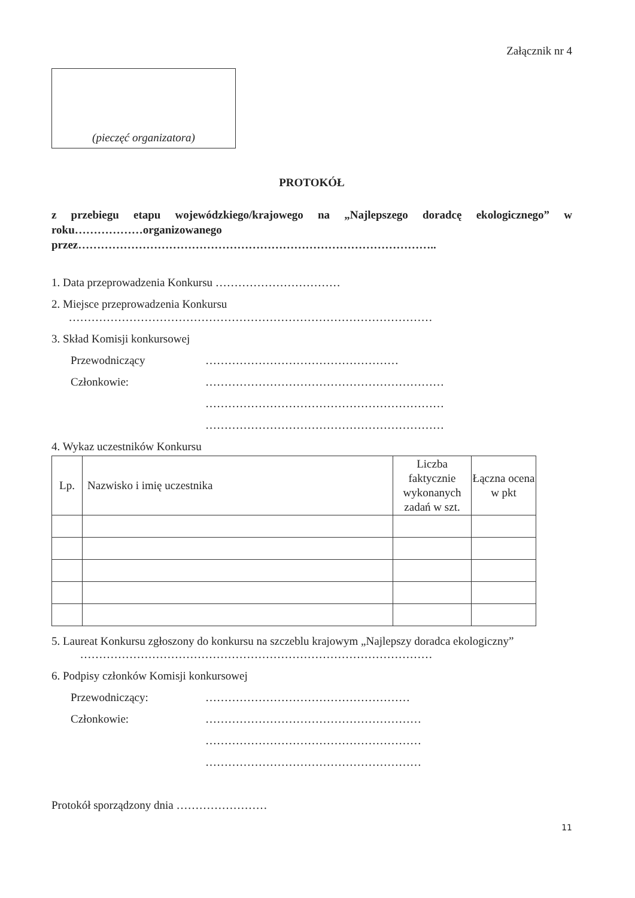Załącznik nr 4
(pieczęć organizatora)
PROTOKÓŁ
z przebiegu etapu wojewódzkiego/krajowego na „Najlepszego doradcę ekologicznego” w roku………………organizowanego
przez…………………………………………………………………………………..
1. Data przeprowadzenia Konkursu ……………………………
2. Miejsce przeprowadzenia Konkursu
……………………………………………………………………………………
3. Skład Komisji konkursowej
Przewodniczący ……………………………………………
Członkowie: ………………………………………………………
………………………………………………………
………………………………………………………
4. Wykaz uczestników Konkursu
| Lp. | Nazwisko i imię uczestnika | Liczba faktycznie wykonanych zadań w szt. | Łączna ocena w pkt |
| --- | --- | --- | --- |
5. Laureat Konkursu zgłoszony do konkursu na szczeblu krajowym „Najlepszy doradca ekologiczny”
…………………………………………………………………………………
6. Podpisy członków Komisji konkursowej
Przewodniczący: ………………………………………………
Członkowie: …………………………………………………
…………………………………………………
…………………………………………………
Protokół sporządzony dnia ……………………
11